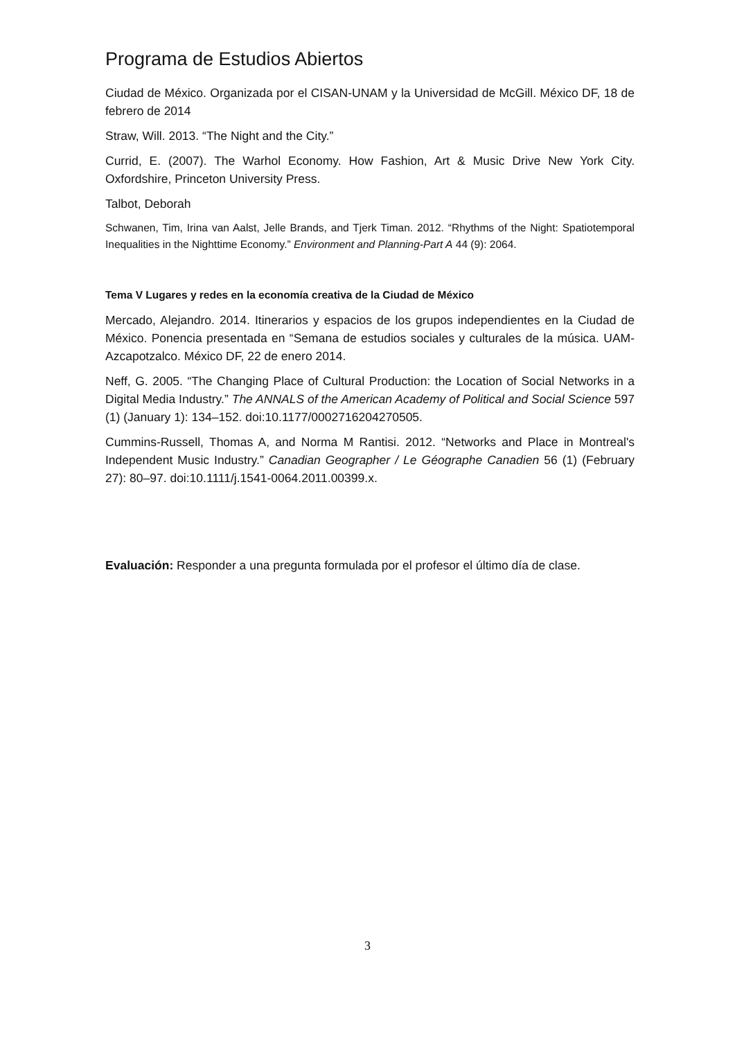Programa de Estudios Abiertos
Ciudad de México. Organizada por el CISAN-UNAM y la Universidad de McGill. México DF, 18 de febrero de 2014
Straw, Will. 2013. “The Night and the City.”
Currid, E. (2007). The Warhol Economy. How Fashion, Art & Music Drive New York City. Oxfordshire, Princeton University Press.
Talbot, Deborah
Schwanen, Tim, Irina van Aalst, Jelle Brands, and Tjerk Timan. 2012. “Rhythms of the Night: Spatiotemporal Inequalities in the Nighttime Economy.” Environment and Planning-Part A 44 (9): 2064.
Tema V Lugares y redes en la economía creativa de la Ciudad de México
Mercado, Alejandro. 2014. Itinerarios y espacios de los grupos independientes en la Ciudad de México. Ponencia presentada en “Semana de estudios sociales y culturales de la música. UAM-Azcapotzalco. México DF, 22 de enero 2014.
Neff, G. 2005. “The Changing Place of Cultural Production: the Location of Social Networks in a Digital Media Industry.” The ANNALS of the American Academy of Political and Social Science 597 (1) (January 1): 134–152. doi:10.1177/0002716204270505.
Cummins-Russell, Thomas A, and Norma M Rantisi. 2012. “Networks and Place in Montreal's Independent Music Industry.” Canadian Geographer / Le Géographe Canadien 56 (1) (February 27): 80–97. doi:10.1111/j.1541-0064.2011.00399.x.
Evaluación: Responder a una pregunta formulada por el profesor el último día de clase.
3